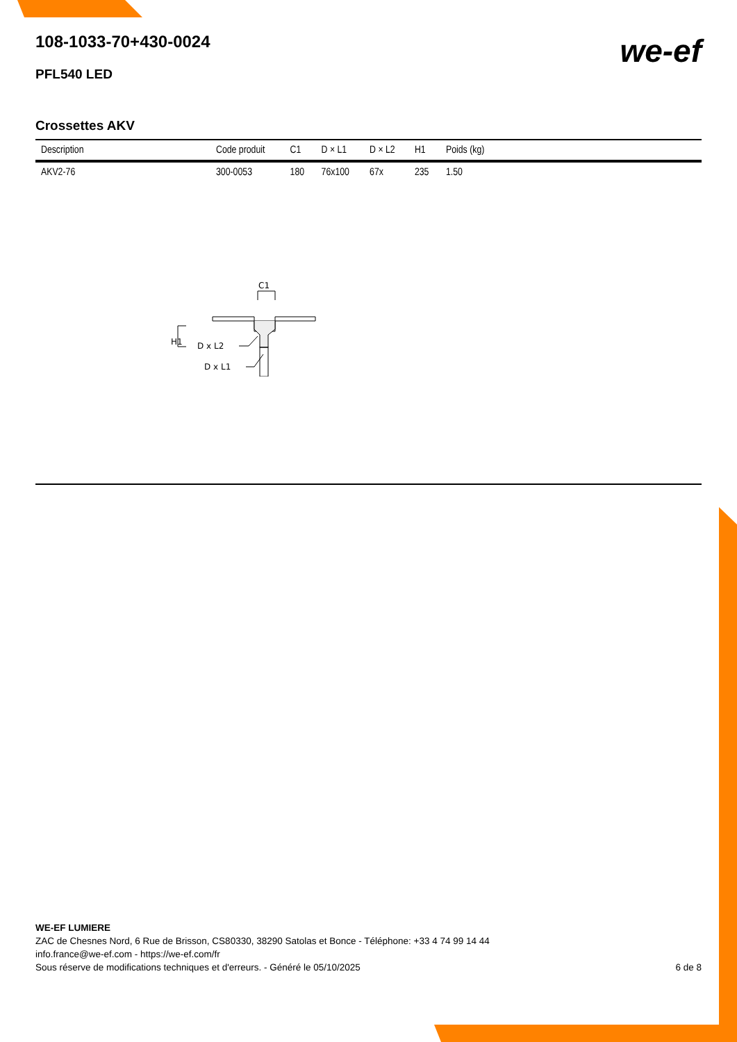we-ef
108-1033-70+430-0024
PFL540 LED
Crossettes AKV
| Description | Code produit | C1 | D × L1 | D × L2 | H1 | Poids (kg) |
| --- | --- | --- | --- | --- | --- | --- |
| AKV2-76 | 300-0053 | 180 | 76x100 | 67x | 235 | 1.50 |
C1
H1
D x L2
D x L1
WE-EF LUMIERE
ZAC de Chesnes Nord, 6 Rue de Brisson, CS80330, 38290 Satolas et Bonce - Téléphone: +33 4 74 99 14 44
info.france@we-ef.com - https://we-ef.com/fr
Sous réserve de modifications techniques et d'erreurs. - Généré le 05/10/2025 6 de 8